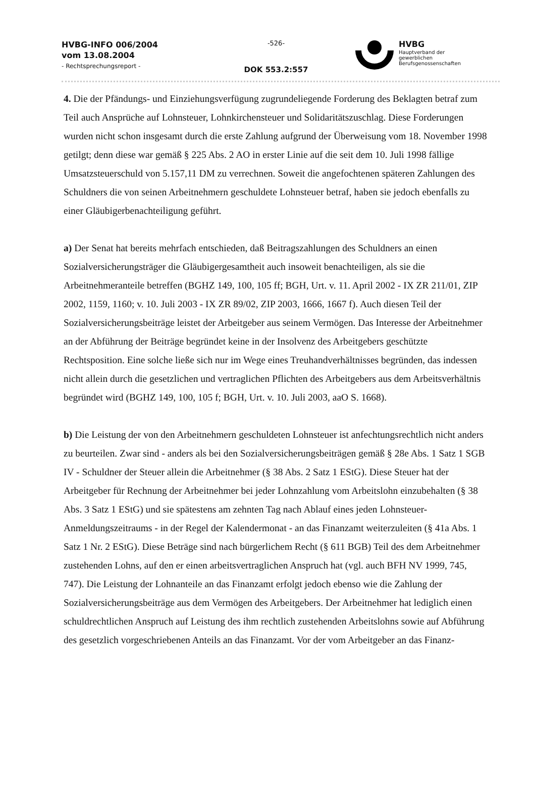HVBG-INFO 006/2004
vom 13.08.2004
- Rechtsprechungsreport -
-526-
DOK 553.2:557
HVBG
Hauptverband der
gewerblichen
Berufsgenossenschaften
4. Die der Pfändungs- und Einziehungsverfügung zugrundeliegende Forderung des Beklagten betraf zum Teil auch Ansprüche auf Lohnsteuer, Lohnkirchensteuer und Solidaritätszuschlag. Diese Forderungen wurden nicht schon insgesamt durch die erste Zahlung aufgrund der Überweisung vom 18. November 1998 getilgt; denn diese war gemäß § 225 Abs. 2 AO in erster Linie auf die seit dem 10. Juli 1998 fällige Umsatzsteuerschuld von 5.157,11 DM zu verrechnen. Soweit die angefochtenen späteren Zahlungen des Schuldners die von seinen Arbeitnehmern geschuldete Lohnsteuer betraf, haben sie jedoch ebenfalls zu einer Gläubigerbenachteiligung geführt.
a) Der Senat hat bereits mehrfach entschieden, daß Beitragszahlungen des Schuldners an einen Sozialversicherungsträger die Gläubigergesamtheit auch insoweit benachteiligen, als sie die Arbeitnehmeranteile betreffen (BGHZ 149, 100, 105 ff; BGH, Urt. v. 11. April 2002 - IX ZR 211/01, ZIP 2002, 1159, 1160; v. 10. Juli 2003 - IX ZR 89/02, ZIP 2003, 1666, 1667 f). Auch diesen Teil der Sozialversicherungsbeiträge leistet der Arbeitgeber aus seinem Vermögen. Das Interesse der Arbeitnehmer an der Abführung der Beiträge begründet keine in der Insolvenz des Arbeitgebers geschützte Rechtsposition. Eine solche ließe sich nur im Wege eines Treuhandverhältnisses begründen, das indessen nicht allein durch die gesetzlichen und vertraglichen Pflichten des Arbeitgebers aus dem Arbeitsverhältnis begründet wird (BGHZ 149, 100, 105 f; BGH, Urt. v. 10. Juli 2003, aaO S. 1668).
b) Die Leistung der von den Arbeitnehmern geschuldeten Lohnsteuer ist anfechtungsrechtlich nicht anders zu beurteilen. Zwar sind - anders als bei den Sozialversicherungsbeiträgen gemäß § 28e Abs. 1 Satz 1 SGB IV - Schuldner der Steuer allein die Arbeitnehmer (§ 38 Abs. 2 Satz 1 EStG). Diese Steuer hat der Arbeitgeber für Rechnung der Arbeitnehmer bei jeder Lohnzahlung vom Arbeitslohn einzubehalten (§ 38 Abs. 3 Satz 1 EStG) und sie spätestens am zehnten Tag nach Ablauf eines jeden Lohnsteuer-Anmeldungszeitraums - in der Regel der Kalendermonat - an das Finanzamt weiterzuleiten (§ 41a Abs. 1 Satz 1 Nr. 2 EStG). Diese Beträge sind nach bürgerlichem Recht (§ 611 BGB) Teil des dem Arbeitnehmer zustehenden Lohns, auf den er einen arbeitsvertraglichen Anspruch hat (vgl. auch BFH NV 1999, 745, 747). Die Leistung der Lohnanteile an das Finanzamt erfolgt jedoch ebenso wie die Zahlung der Sozialversicherungsbeiträge aus dem Vermögen des Arbeitgebers. Der Arbeitnehmer hat lediglich einen schuldrechtlichen Anspruch auf Leistung des ihm rechtlich zustehenden Arbeitslohns sowie auf Abführung des gesetzlich vorgeschriebenen Anteils an das Finanzamt. Vor der vom Arbeitgeber an das Finanz-